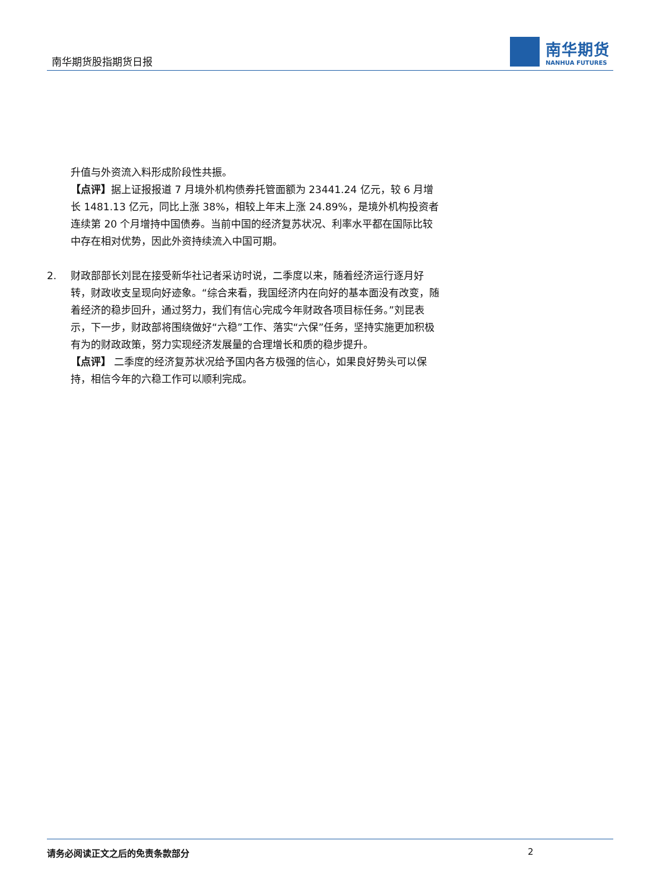南华期货股指期货日报
南华期货
NANHUA FUTURES
升值与外资流入料形成阶段性共振。
【点评】据上证报报道 7 月境外机构债券托管面额为 23441.24 亿元，较 6 月增长 1481.13 亿元，同比上涨 38%，相较上年末上涨 24.89%，是境外机构投资者连续第 20 个月增持中国债券。当前中国的经济复苏状况、利率水平都在国际比较中存在相对优势，因此外资持续流入中国可期。
2. 财政部部长刘昆在接受新华社记者采访时说，二季度以来，随着经济运行逐月好转，财政收支呈现向好迹象。“综合来看，我国经济内在向好的基本面没有改变，随着经济的稳步回升，通过努力，我们有信心完成今年财政各项目标任务。”刘昆表示，下一步，财政部将围绕做好“六稳”工作、落实“六保”任务，坚持实施更加积极有为的财政政策，努力实现经济发展量的合理增长和质的稳步提升。
【点评】 二季度的经济复苏状况给予国内各方极强的信心，如果良好势头可以保持，相信今年的六稳工作可以顺利完成。
请务必阅读正文之后的免责条款部分 2